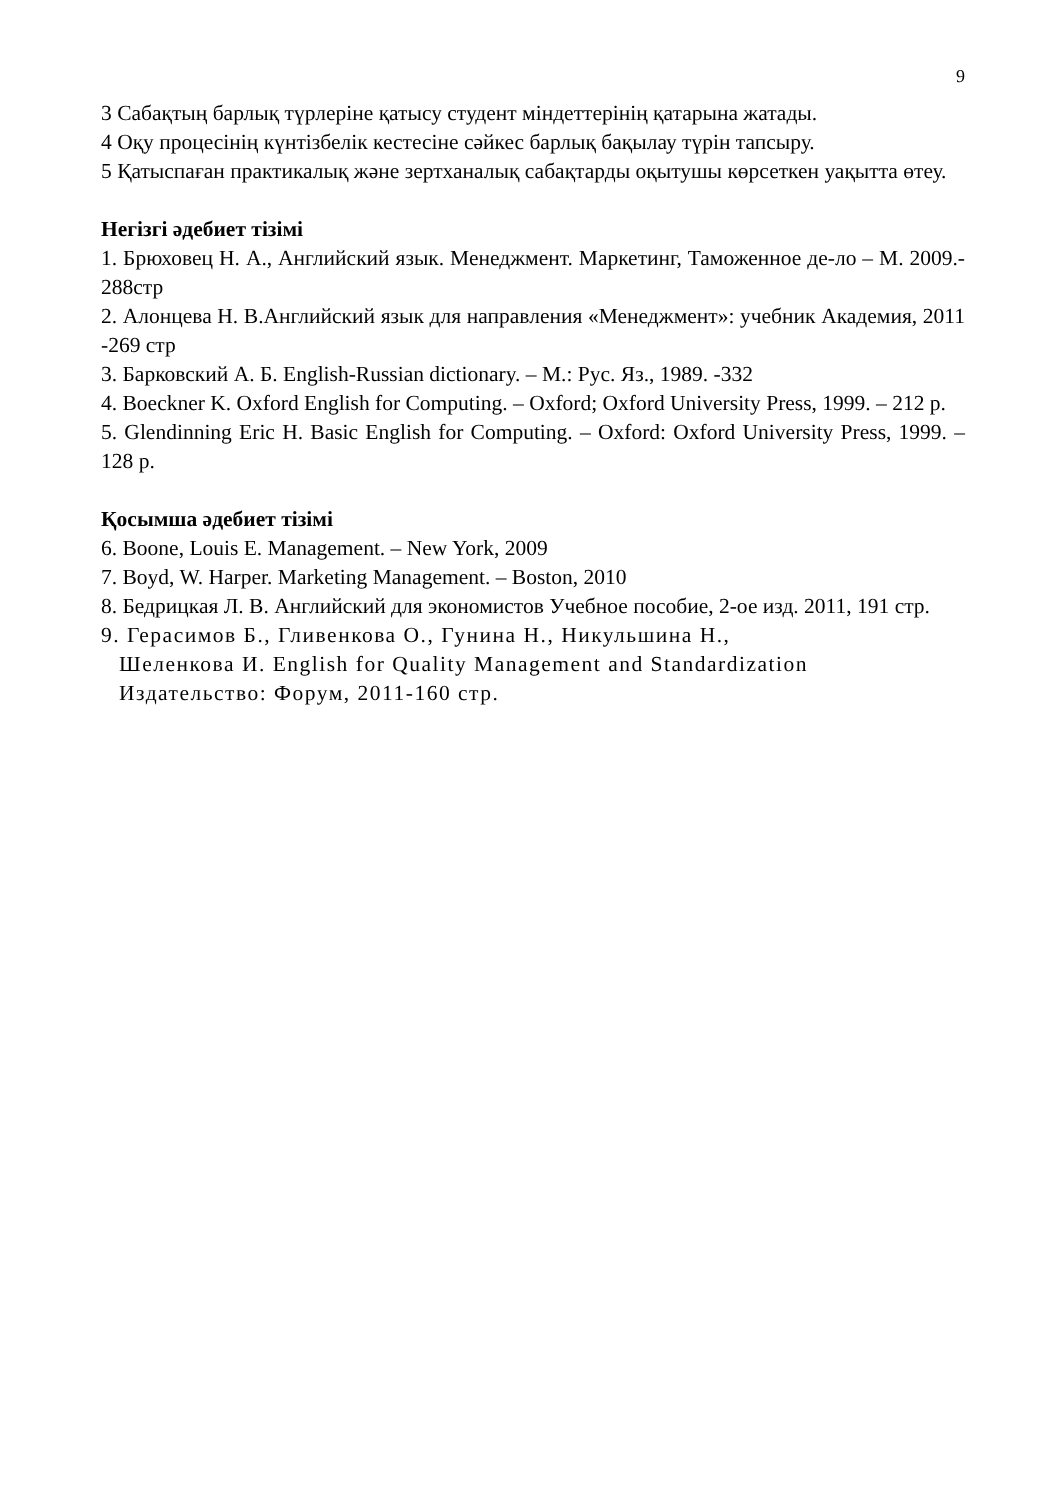9
3 Сабақтың барлық түрлеріне қатысу студент міндеттерінің қатарына жатады.
4 Оқу процесінің күнтізбелік кестесіне сәйкес барлық бақылау түрін тапсыру.
5 Қатыспаған практикалық және зертханалық сабақтарды оқытушы көрсеткен уақытта өтеу.
Негізгі әдебиет тізімі
1. Брюховец Н. А., Английский язык. Менеджмент. Маркетинг, Таможенное де-ло – М. 2009.- 288стр
2. Алонцева Н. В.Английский язык для направления «Менеджмент»: учебник Академия, 2011 -269 стр
3. Барковский А. Б. English-Russian dictionary. – М.: Рус. Яз., 1989. -332
4. Boeckner K. Oxford English for Computing. – Oxford; Oxford University Press, 1999. – 212 p.
5. Glendinning Eric H. Basic English for Computing. – Oxford: Oxford University Press, 1999. – 128 p.
Қосымша әдебиет тізімі
6. Boone, Louis E. Management. – New York, 2009
7. Boyd, W. Harper. Marketing Management. – Boston, 2010
8. Бедрицкая Л. В. Английский для экономистов Учебное пособие, 2-ое изд. 2011, 191 стр.
9. Герасимов Б., Гливенкова О., Гунина Н., Никульшина Н.,
Шеленкова И. English for Quality Management and Standardization
Издательство: Форум, 2011-160 стр.